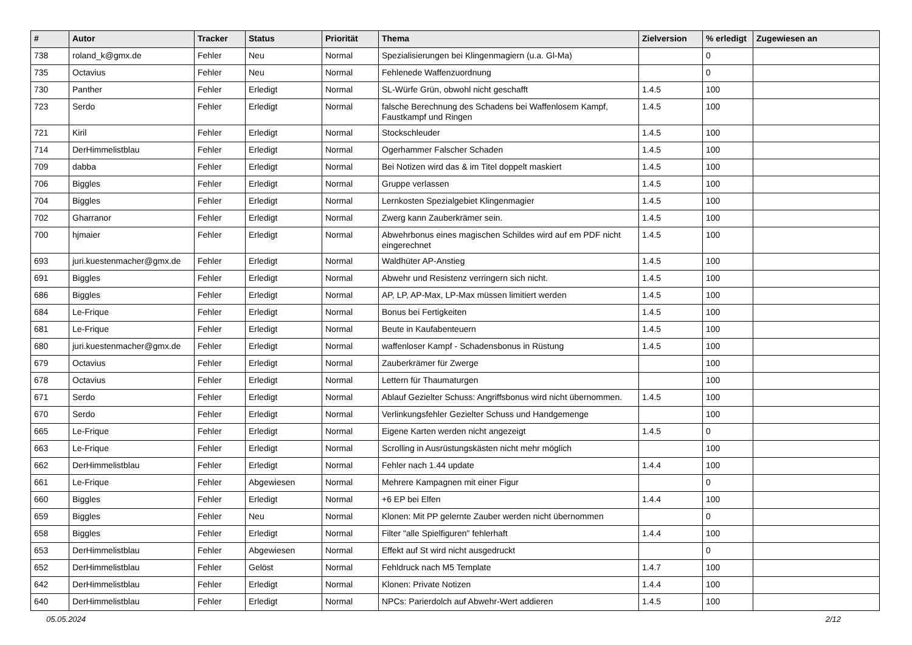| # | Autor | Tracker | Status | Priorität | Thema | Zielversion | % erledigt | Zugewiesen an |
| --- | --- | --- | --- | --- | --- | --- | --- | --- |
| 738 | roland_k@gmx.de | Fehler | Neu | Normal | Spezialisierungen bei Klingenmagiern (u.a. Gl-Ma) | | 0 | |
| 735 | Octavius | Fehler | Neu | Normal | Fehlenede Waffenzuordnung | | 0 | |
| 730 | Panther | Fehler | Erledigt | Normal | SL-Würfe Grün, obwohl nicht geschafft | 1.4.5 | 100 | |
| 723 | Serdo | Fehler | Erledigt | Normal | falsche Berechnung des Schadens bei Waffenlosem Kampf, Faustkampf und Ringen | 1.4.5 | 100 | |
| 721 | Kiril | Fehler | Erledigt | Normal | Stockschleuder | 1.4.5 | 100 | |
| 714 | DerHimmelistblau | Fehler | Erledigt | Normal | Ogerhammer Falscher Schaden | 1.4.5 | 100 | |
| 709 | dabba | Fehler | Erledigt | Normal | Bei Notizen wird das & im Titel doppelt maskiert | 1.4.5 | 100 | |
| 706 | Biggles | Fehler | Erledigt | Normal | Gruppe verlassen | 1.4.5 | 100 | |
| 704 | Biggles | Fehler | Erledigt | Normal | Lernkosten Spezialgebiet Klingenmagier | 1.4.5 | 100 | |
| 702 | Gharranor | Fehler | Erledigt | Normal | Zwerg kann Zauberkrämer sein. | 1.4.5 | 100 | |
| 700 | hjmaier | Fehler | Erledigt | Normal | Abwehrbonus eines magischen Schildes wird auf em PDF nicht eingerechnet | 1.4.5 | 100 | |
| 693 | juri.kuestenmacher@gmx.de | Fehler | Erledigt | Normal | Waldhüter AP-Anstieg | 1.4.5 | 100 | |
| 691 | Biggles | Fehler | Erledigt | Normal | Abwehr und Resistenz verringern sich nicht. | 1.4.5 | 100 | |
| 686 | Biggles | Fehler | Erledigt | Normal | AP, LP, AP-Max, LP-Max müssen limitiert werden | 1.4.5 | 100 | |
| 684 | Le-Frique | Fehler | Erledigt | Normal | Bonus bei Fertigkeiten | 1.4.5 | 100 | |
| 681 | Le-Frique | Fehler | Erledigt | Normal | Beute in Kaufabenteuern | 1.4.5 | 100 | |
| 680 | juri.kuestenmacher@gmx.de | Fehler | Erledigt | Normal | waffenloser Kampf - Schadensbonus in Rüstung | 1.4.5 | 100 | |
| 679 | Octavius | Fehler | Erledigt | Normal | Zauberkrämer für Zwerge | | 100 | |
| 678 | Octavius | Fehler | Erledigt | Normal | Lettern für Thaumaturgen | | 100 | |
| 671 | Serdo | Fehler | Erledigt | Normal | Ablauf Gezielter Schuss: Angriffsbonus wird nicht übernommen. | 1.4.5 | 100 | |
| 670 | Serdo | Fehler | Erledigt | Normal | Verlinkungsfehler Gezielter Schuss und Handgemenge | | 100 | |
| 665 | Le-Frique | Fehler | Erledigt | Normal | Eigene Karten werden nicht angezeigt | 1.4.5 | 0 | |
| 663 | Le-Frique | Fehler | Erledigt | Normal | Scrolling in Ausrüstungskästen nicht mehr möglich | | 100 | |
| 662 | DerHimmelistblau | Fehler | Erledigt | Normal | Fehler nach 1.44 update | 1.4.4 | 100 | |
| 661 | Le-Frique | Fehler | Abgewiesen | Normal | Mehrere Kampagnen mit einer Figur | | 0 | |
| 660 | Biggles | Fehler | Erledigt | Normal | +6 EP bei Elfen | 1.4.4 | 100 | |
| 659 | Biggles | Fehler | Neu | Normal | Klonen: Mit PP gelernte Zauber werden nicht übernommen | | 0 | |
| 658 | Biggles | Fehler | Erledigt | Normal | Filter "alle Spielfiguren" fehlerhaft | 1.4.4 | 100 | |
| 653 | DerHimmelistblau | Fehler | Abgewiesen | Normal | Effekt auf St wird nicht ausgedruckt | | 0 | |
| 652 | DerHimmelistblau | Fehler | Gelöst | Normal | Fehldruck nach M5 Template | 1.4.7 | 100 | |
| 642 | DerHimmelistblau | Fehler | Erledigt | Normal | Klonen: Private Notizen | 1.4.4 | 100 | |
| 640 | DerHimmelistblau | Fehler | Erledigt | Normal | NPCs: Parierdolch auf Abwehr-Wert addieren | 1.4.5 | 100 | |
05.05.2024 2/12